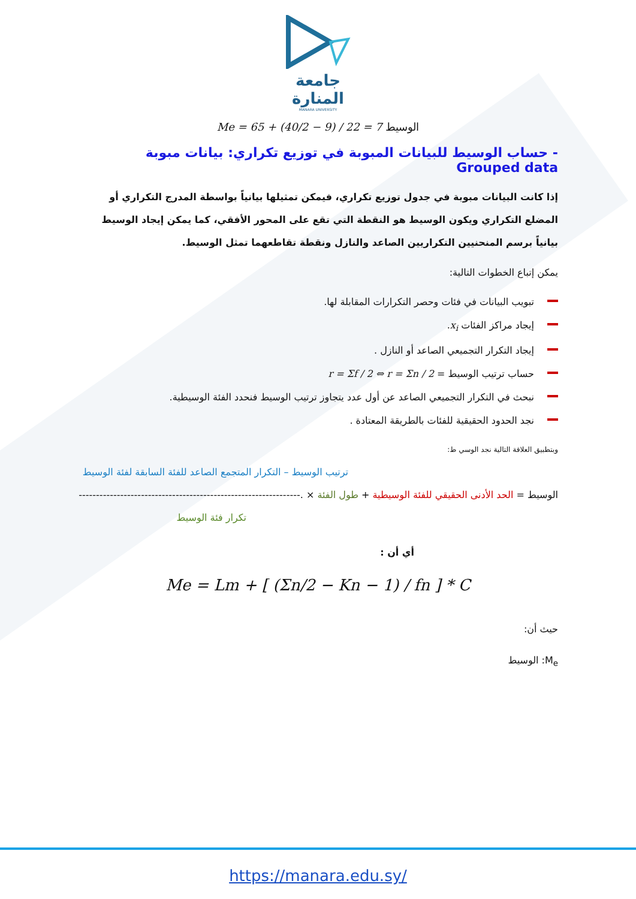جامعة
المنارة
MANARA UNIVERSITY
Me = 65 + (40/2 − 9) / 22 = 7 الوسيط
- حساب الوسيط للبيانات المبوبة في توزيع تكراري: بيانات مبوبة Grouped data
إذا كانت البيانات مبوبة في جدول توزيع تكراري، فيمكن تمثيلها بيانياً بواسطة المدرج التكراري أو المضلع التكراري ويكون الوسيط هو النقطة التي تقع على المحور الأفقي، كما يمكن إيجاد الوسيط بيانياً برسم المنحنيين التكراريين الصاعد والنازل ونقطة تقاطعهما تمثل الوسيط.
يمكن إتباع الخطوات التالية:
تبويب البيانات في فئات وحصر التكرارات المقابلة لها.
إيجاد مراكز الفئات x<sub>i</sub>.
إيجاد التكرار التجميعي الصاعد أو النازل .
حساب ترتيب الوسيط = r = Σf / 2 ⇔ r = Σn / 2
نبحث في التكرار التجميعي الصاعد عن أول عدد يتجاوز ترتيب الوسيط فنحدد الفئة الوسيطية.
نجد الحدود الحقيقية للفئات بالطريقة المعتادة .
وبتطبيق العلاقة التالية نجد الوسي ط:
ترتيب الوسيط – التكرار المتجمع الصاعد للفئة السابقة لفئة الوسيط
الوسيط = الحد الأدنى الحقيقي للفئة الوسيطية + طول الفئة × .----------------------------------------------------------------
تكرار فئة الوسيط
أي أن :
Me = Lm + [ (Σn/2 − Kn − 1) / fn ] * C
حيث أن:
M<sub>e</sub>: الوسيط
https://manara.edu.sy/